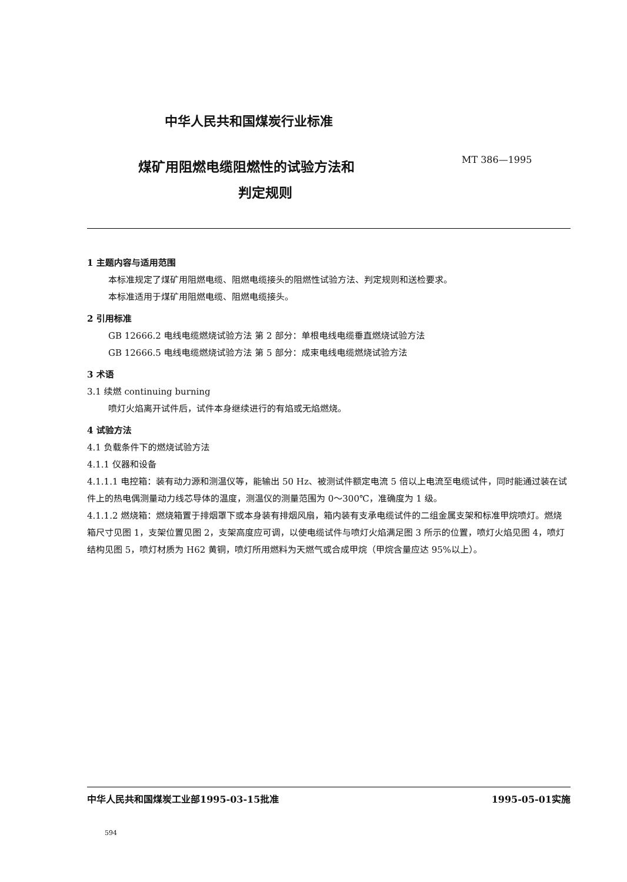中华人民共和国煤炭行业标准
煤矿用阻燃电缆阻燃性的试验方法和
判定规则
MT 386—1995
1 主题内容与适用范围
本标准规定了煤矿用阻燃电缆、阻燃电缆接头的阻燃性试验方法、判定规则和送检要求。
本标准适用于煤矿用阻燃电缆、阻燃电缆接头。
2 引用标准
GB 12666.2 电线电缆燃烧试验方法 第 2 部分：单根电线电缆垂直燃烧试验方法
GB 12666.5 电线电缆燃烧试验方法 第 5 部分：成束电线电缆燃烧试验方法
3 术语
3.1 续燃 continuing burning
喷灯火焰离开试件后，试件本身继续进行的有焰或无焰燃烧。
4 试验方法
4.1 负载条件下的燃烧试验方法
4.1.1 仪器和设备
4.1.1.1 电控箱：装有动力源和测温仪等，能输出 50 Hz、被测试件额定电流 5 倍以上电流至电缆试件，同时能通过装在试件上的热电偶测量动力线芯导体的温度，测温仪的测量范围为 0～300℃，准确度为 1 级。
4.1.1.2 燃烧箱：燃烧箱置于排烟罩下或本身装有排烟风扇，箱内装有支承电缆试件的二组金属支架和标准甲烷喷灯。燃烧箱尺寸见图 1，支架位置见图 2，支架高度应可调，以使电缆试件与喷灯火焰满足图 3 所示的位置，喷灯火焰见图 4，喷灯结构见图 5，喷灯材质为 H62 黄铜，喷灯所用燃料为天燃气或合成甲烷（甲烷含量应达 95%以上）。
中华人民共和国煤炭工业部1995-03-15批准 1995-05-01实施
594